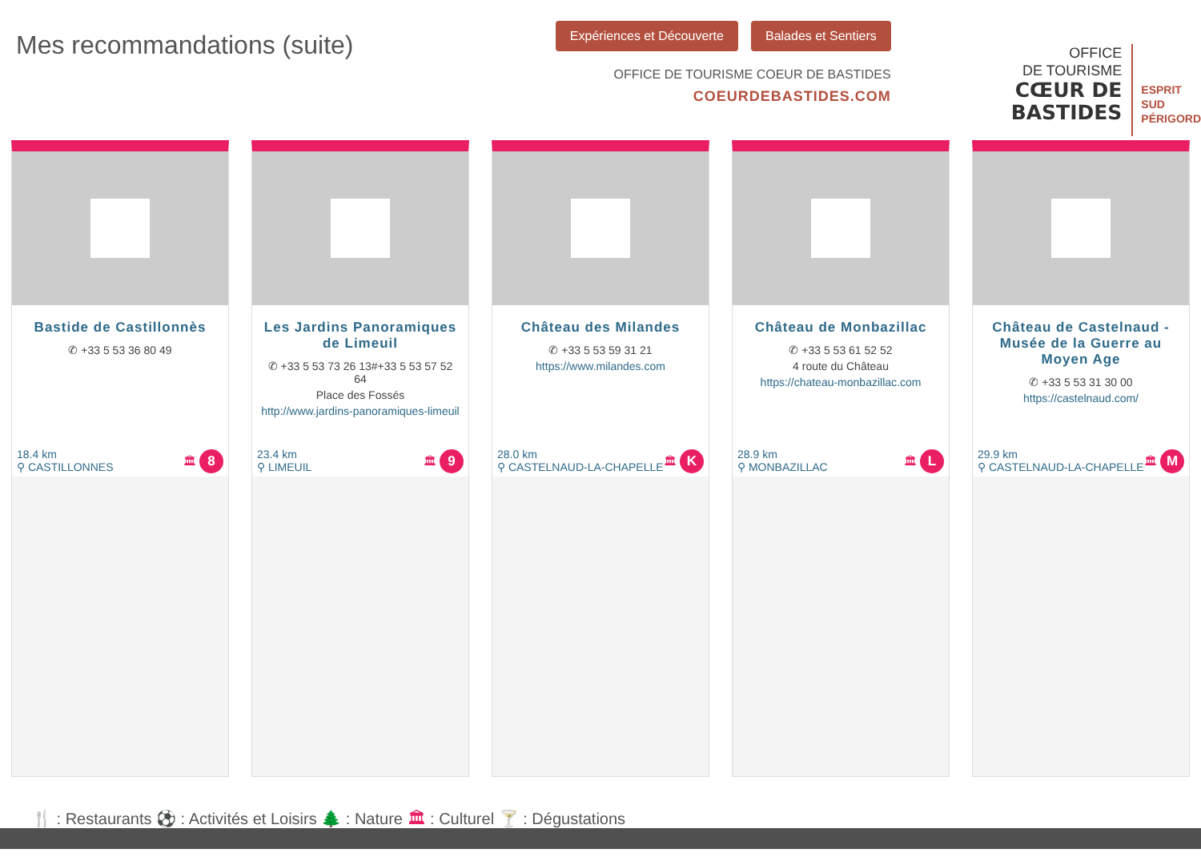Mes recommandations (suite)
Expériences et Découverte Balades et Sentiers
OFFICE DE TOURISME COEUR DE BASTIDES
COEURDEBASTIDES.COM
OFFICE
DE TOURISME
CŒUR DE
BASTIDES
ESPRIT
SUD
PÉRIGORD
Bastide de Castillonnès
✆ +33 5 53 36 80 49
18.4 km
⚲ CASTILLONNES 🏛 8
Les Jardins Panoramiques de Limeuil
✆ +33 5 53 73 26 13#+33 5 53 57 52
64
Place des Fossés
http://www.jardins-panoramiques-limeuil
23.4 km
⚲ LIMEUIL 🏛 9
Château des Milandes
✆ +33 5 53 59 31 21
https://www.milandes.com
28.0 km
⚲ CASTELNAUD-LA-CHAPELLE 🏛 K
Château de Monbazillac
✆ +33 5 53 61 52 52
4 route du Château
https://chateau-monbazillac.com
28.9 km
⚲ MONBAZILLAC 🏛 L
Château de Castelnaud - Musée de la Guerre au Moyen Age
✆ +33 5 53 31 30 00
https://castelnaud.com/
29.9 km
⚲ CASTELNAUD-LA-CHAPELLE 🏛 M
🍴 : Restaurants ⚽ : Activités et Loisirs 🌲 : Nature 🏛 : Culturel 🍸 : Dégustations